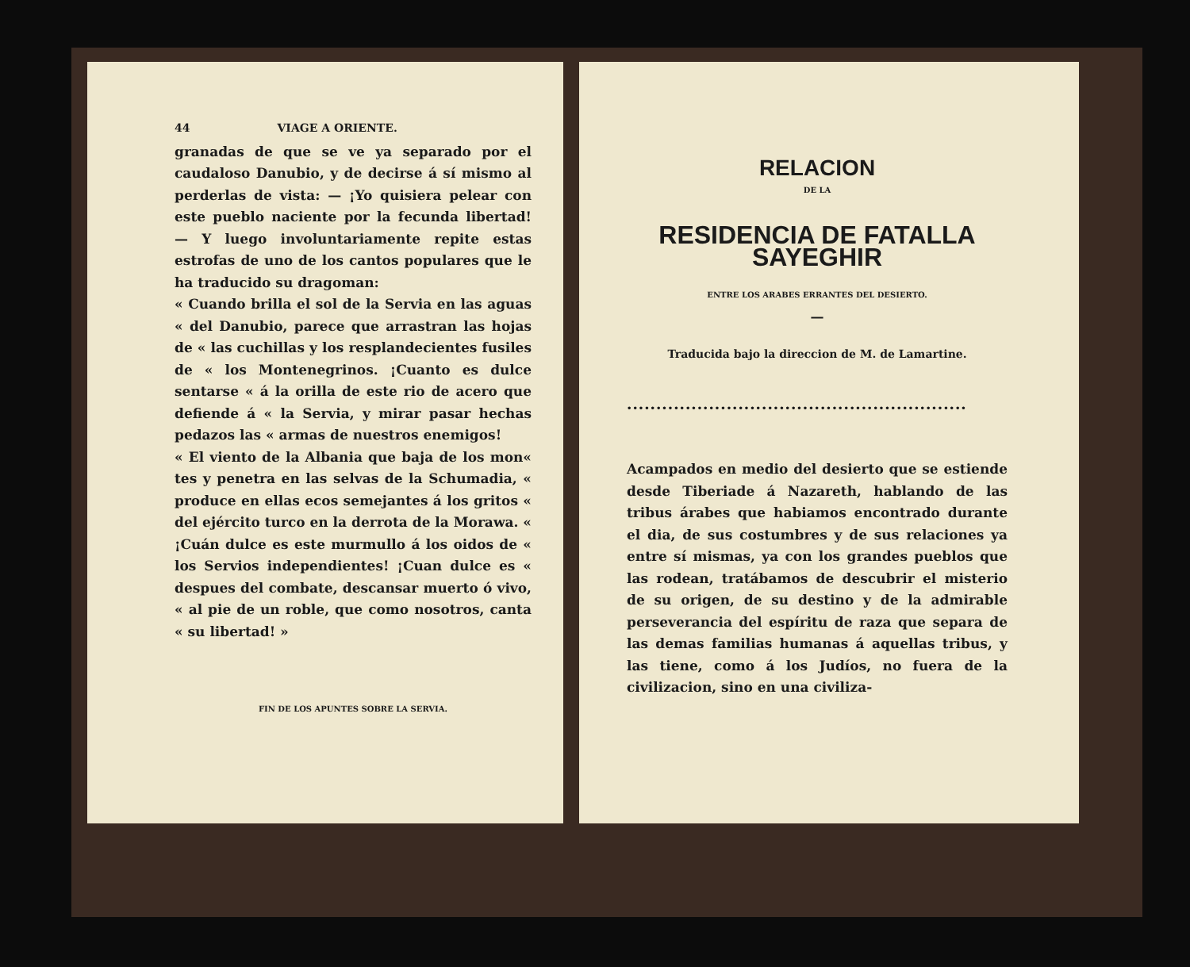44 VIAGE A ORIENTE.
granadas de que se ve ya separado por el caudaloso Danubio, y de decirse á sí mismo al perderlas de vista: — ¡Yo quisiera pelear con este pueblo naciente por la fecunda libertad! — Y luego involuntariamente repite estas estrofas de uno de los cantos populares que le ha traducido su dragoman:
« Cuando brilla el sol de la Servia en las aguas « del Danubio, parece que arrastran las hojas de « las cuchillas y los resplandecientes fusiles de « los Montenegrinos. ¡Cuanto es dulce sentarse « á la orilla de este rio de acero que defiende á « la Servia, y mirar pasar hechas pedazos las « armas de nuestros enemigos!
« El viento de la Albania que baja de los mon« tes y penetra en las selvas de la Schumadia, « produce en ellas ecos semejantes á los gritos « del ejército turco en la derrota de la Morawa. « ¡Cuán dulce es este murmullo á los oidos de « los Servios independientes! ¡Cuan dulce es « despues del combate, descansar muerto ó vivo, « al pie de un roble, que como nosotros, canta « su libertad! »
FIN DE LOS APUNTES SOBRE LA SERVIA.
RELACION
DE LA
RESIDENCIA DE FATALLA SAYEGHIR
ENTRE LOS ARABES ERRANTES DEL DESIERTO.
—
Traducida bajo la direccion de M. de Lamartine.
••••••••••••••••••••••••••••••••••••••••••••••••••••••••••
Acampados en medio del desierto que se estiende desde Tiberiade á Nazareth, hablando de las tribus árabes que habiamos encontrado durante el dia, de sus costumbres y de sus relaciones ya entre sí mismas, ya con los grandes pueblos que las rodean, tratábamos de descubrir el misterio de su origen, de su destino y de la admirable perseverancia del espíritu de raza que separa de las demas familias humanas á aquellas tribus, y las tiene, como á los Judíos, no fuera de la civilizacion, sino en una civiliza-